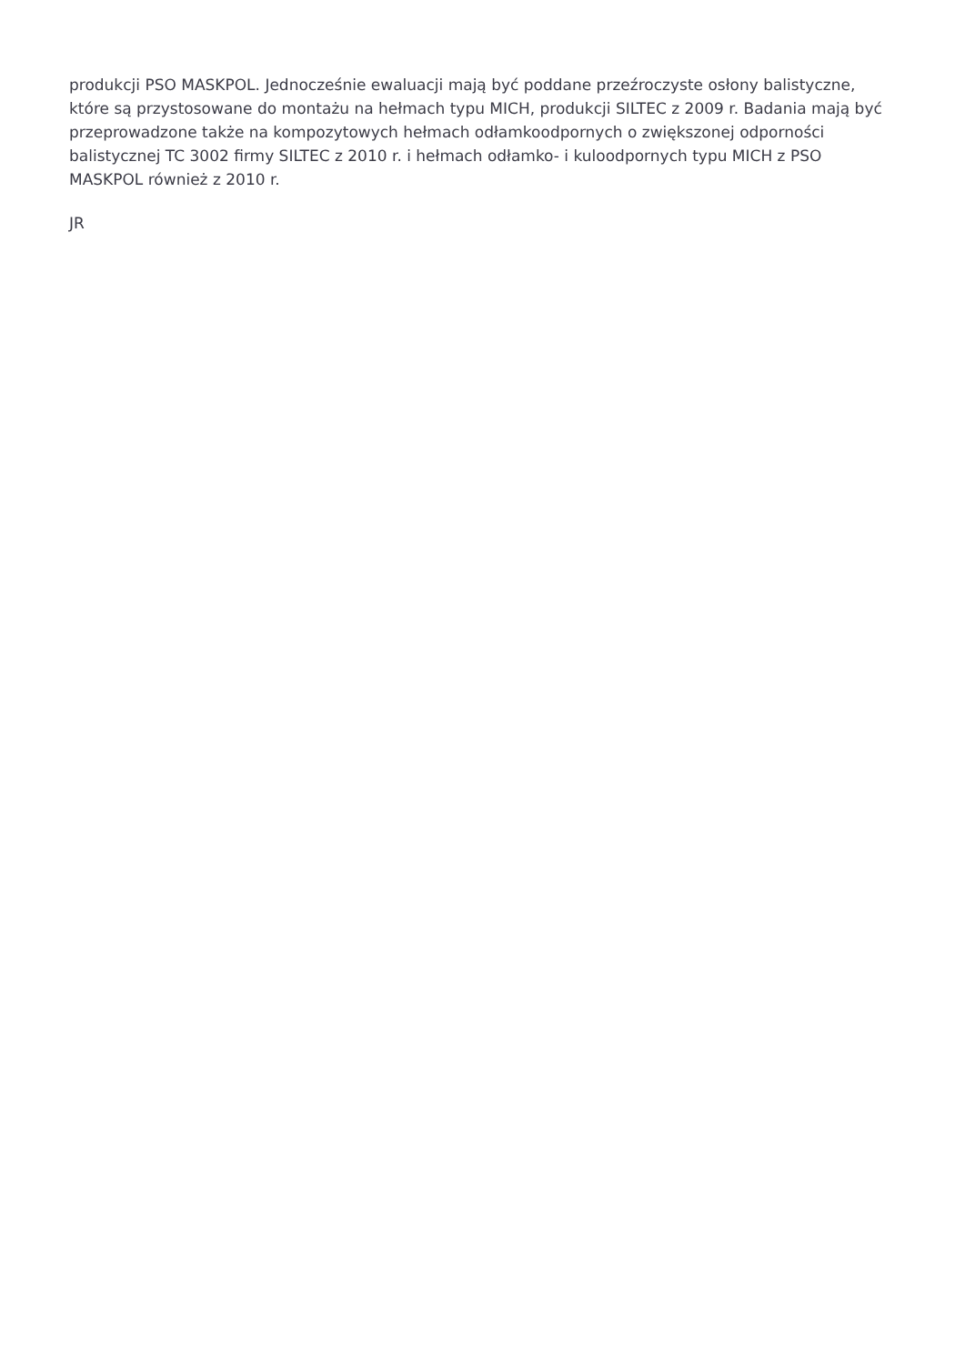produkcji PSO MASKPOL. Jednocześnie ewaluacji mają być poddane przeźroczyste osłony balistyczne, które są przystosowane do montażu na hełmach typu MICH, produkcji SILTEC z 2009 r. Badania mają być przeprowadzone także na kompozytowych hełmach odłamkoodpornych o zwiększonej odporności balistycznej TC 3002 firmy SILTEC z 2010 r. i hełmach odłamko- i kuloodpornych typu MICH z PSO MASKPOL również z 2010 r.
JR